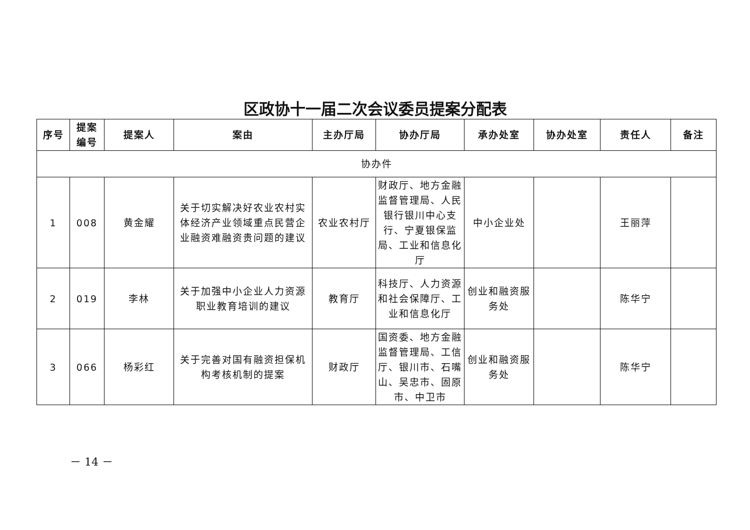区政协十一届二次会议委员提案分配表
| 序号 | 提案 编号 | 提案人 | 案由 | 主办厅局 | 协办厅局 | 承办处室 | 协办处室 | 责任人 | 备注 |
| --- | --- | --- | --- | --- | --- | --- | --- | --- | --- |
| 协办件 | | | | | | | | | |
| 1 | 008 | 黄金耀 | 关于切实解决好农业农村实体经济产业领域重点民营企业融资难融资贵问题的建议 | 农业农村厅 | 财政厅、地方金融监督管理局、人民银行银川中心支行、宁夏银保监局、工业和信息化厅 | 中小企业处 | | 王丽萍 | |
| 2 | 019 | 李林 | 关于加强中小企业人力资源职业教育培训的建议 | 教育厅 | 科技厅、人力资源和社会保障厅、工业和信息化厅 | 创业和融资服务处 | | 陈华宁 | |
| 3 | 066 | 杨彩红 | 关于完善对国有融资担保机构考核机制的提案 | 财政厅 | 国资委、地方金融监督管理局、工信厅、银川市、石嘴山、吴忠市、固原市、中卫市 | 创业和融资服务处 | | 陈华宁 | |
－ 14 －